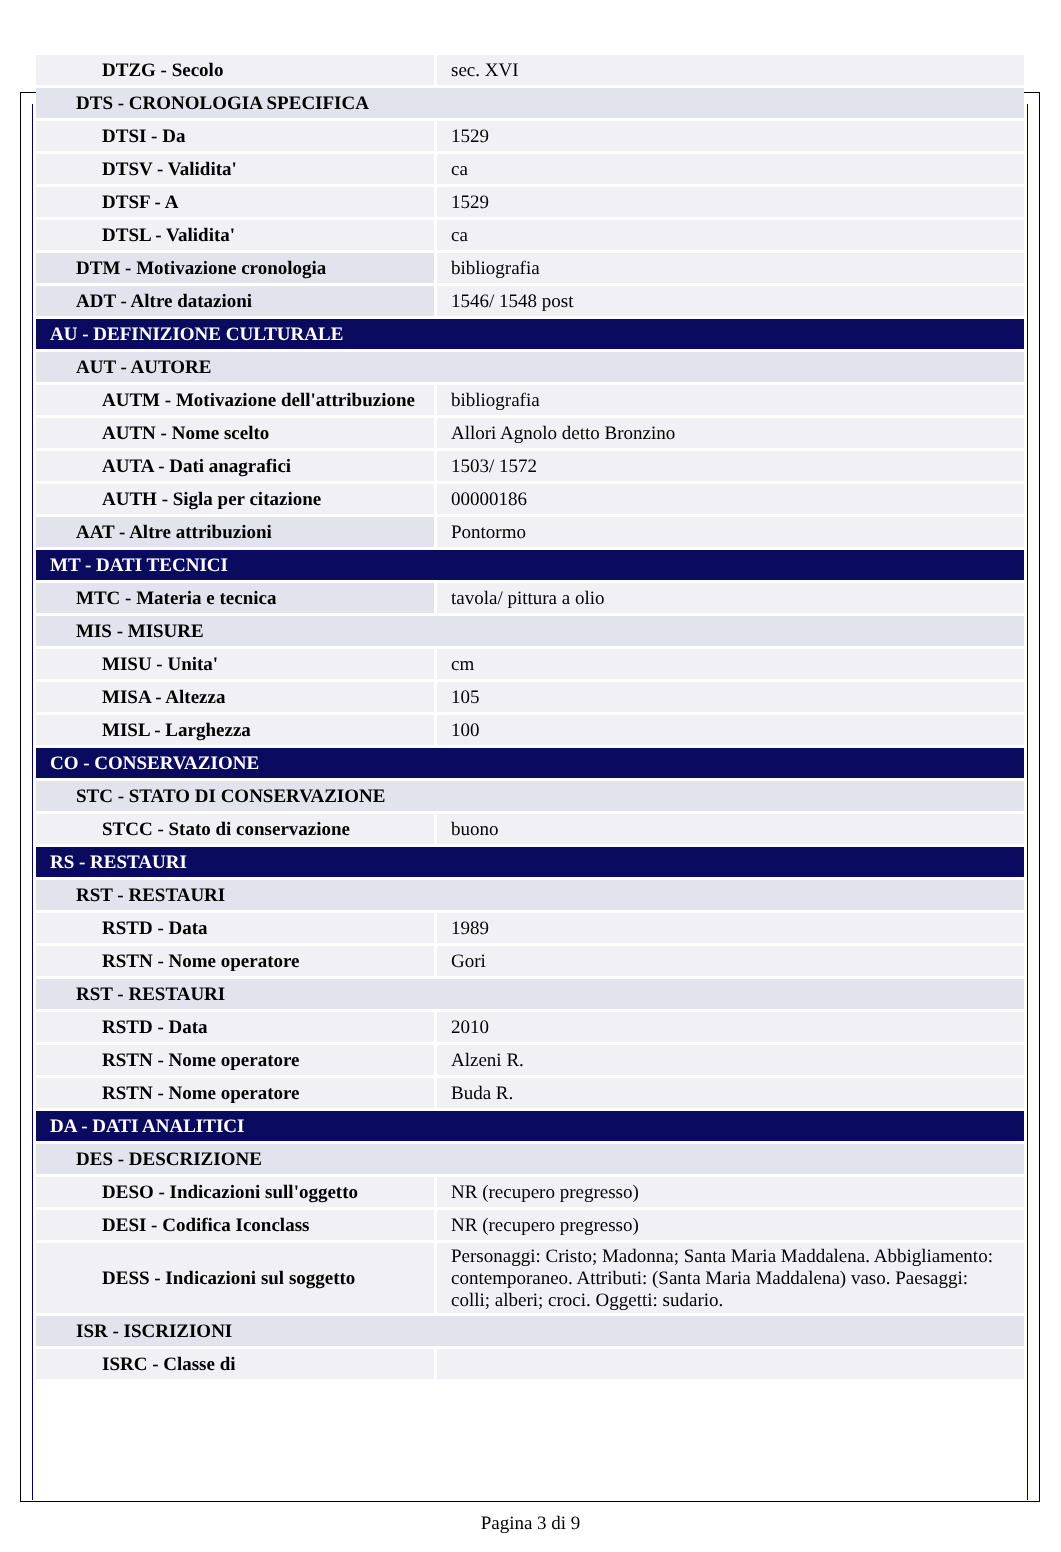| DTZG - Secolo | sec. XVI |
| DTS - CRONOLOGIA SPECIFICA | |
| DTSI - Da | 1529 |
| DTSV - Validita' | ca |
| DTSF - A | 1529 |
| DTSL - Validita' | ca |
| DTM - Motivazione cronologia | bibliografia |
| ADT - Altre datazioni | 1546/ 1548 post |
| AU - DEFINIZIONE CULTURALE | |
| AUT - AUTORE | |
| AUTM - Motivazione dell'attribuzione | bibliografia |
| AUTN - Nome scelto | Allori Agnolo detto Bronzino |
| AUTA - Dati anagrafici | 1503/ 1572 |
| AUTH - Sigla per citazione | 00000186 |
| AAT - Altre attribuzioni | Pontormo |
| MT - DATI TECNICI | |
| MTC - Materia e tecnica | tavola/ pittura a olio |
| MIS - MISURE | |
| MISU - Unita' | cm |
| MISA - Altezza | 105 |
| MISL - Larghezza | 100 |
| CO - CONSERVAZIONE | |
| STC - STATO DI CONSERVAZIONE | |
| STCC - Stato di conservazione | buono |
| RS - RESTAURI | |
| RST - RESTAURI | |
| RSTD - Data | 1989 |
| RSTN - Nome operatore | Gori |
| RST - RESTAURI | |
| RSTD - Data | 2010 |
| RSTN - Nome operatore | Alzeni R. |
| RSTN - Nome operatore | Buda R. |
| DA - DATI ANALITICI | |
| DES - DESCRIZIONE | |
| DESO - Indicazioni sull'oggetto | NR (recupero pregresso) |
| DESI - Codifica Iconclass | NR (recupero pregresso) |
| DESS - Indicazioni sul soggetto | Personaggi: Cristo; Madonna; Santa Maria Maddalena. Abbigliamento: contemporaneo. Attributi: (Santa Maria Maddalena) vaso. Paesaggi: colli; alberi; croci. Oggetti: sudario. |
| ISR - ISCRIZIONI | |
| ISRC - Classe di | |
Pagina 3 di 9